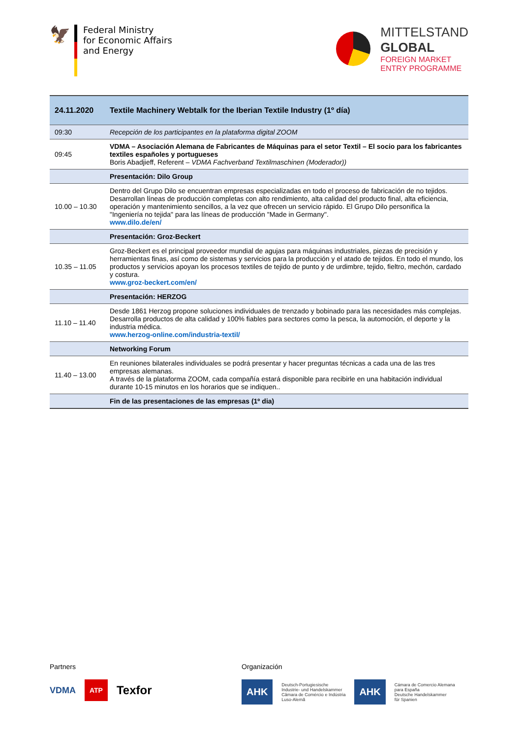🦅
Federal Ministry
for Economic Affairs
and Energy
MITTELSTAND
GLOBAL
FOREIGN MARKET
ENTRY PROGRAMME
| 24.11.2020 | Textile Machinery Webtalk for the Iberian Textile Industry (1º día) |
| 09:30 | Recepción de los participantes en la plataforma digital ZOOM |
| 09:45 | VDMA – Asociación Alemana de Fabricantes de Máquinas para el setor Textil – El socio para los fabricantes textiles españoles y portugueses Boris Abadjieff, Referent – VDMA Fachverband Textilmaschinen (Moderador)) |
| | Presentación: Dilo Group |
| 10.00 – 10.30 | Dentro del Grupo Dilo se encuentran empresas especializadas en todo el proceso de fabricación de no tejidos. Desarrollan líneas de producción completas con alto rendimiento, alta calidad del producto final, alta eficiencia, operación y mantenimiento sencillos, a la vez que ofrecen un servicio rápido. El Grupo Dilo personifica la "Ingeniería no tejida" para las líneas de producción "Made in Germany". www.dilo.de/en/ |
| | Presentación: Groz-Beckert |
| 10.35 – 11.05 | Groz-Beckert es el principal proveedor mundial de agujas para máquinas industriales, piezas de precisión y herramientas finas, así como de sistemas y servicios para la producción y el atado de tejidos. En todo el mundo, los productos y servicios apoyan los procesos textiles de tejido de punto y de urdimbre, tejido, fieltro, mechón, cardado y costura. www.groz-beckert.com/en/ |
| | Presentación: HERZOG |
| 11.10 – 11.40 | Desde 1861 Herzog propone soluciones individuales de trenzado y bobinado para las necesidades más complejas. Desarrolla productos de alta calidad y 100% fiables para sectores como la pesca, la automoción, el deporte y la industria médica. www.herzog-online.com/industria-textil/ |
| | Networking Forum |
| 11.40 – 13.00 | En reuniones bilaterales individuales se podrá presentar y hacer preguntas técnicas a cada una de las tres empresas alemanas. A través de la plataforma ZOOM, cada compañía estará disponible para recibirle en una habitación individual durante 10-15 minutos en los horarios que se indiquen.. |
| | Fin de las presentaciones de las empresas (1º dia) |
Partners
VDMA ATP Texfor
Organización
AHK Deutsch-Portugiesische
Industrie- und Handelskammer
Câmara de Comércio e Indústria
Luso-Alemã AHK Cámara de Comercio Alemana
para España
Deutsche Handelskammer
für Spanien